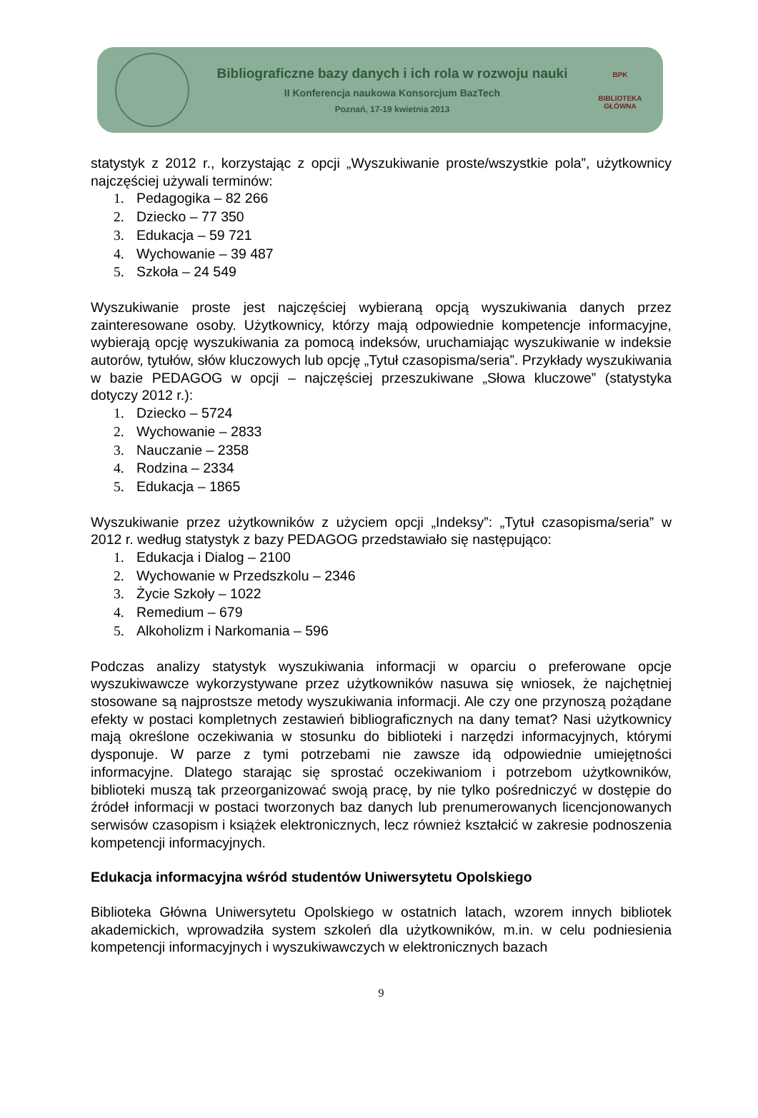Bibliograficzne bazy danych i ich rola w rozwoju nauki
II Konferencja naukowa Konsorcjum BazTech
Poznań, 17-19 kwietnia 2013
BPK
BIBLIOTEKA GŁÓWNA
statystyk z 2012 r., korzystając z opcji „Wyszukiwanie proste/wszystkie pola”, użytkownicy najczęściej używali terminów:
1. Pedagogika – 82 266
2. Dziecko – 77 350
3. Edukacja – 59 721
4. Wychowanie – 39 487
5. Szkoła – 24 549
Wyszukiwanie proste jest najczęściej wybieraną opcją wyszukiwania danych przez zainteresowane osoby. Użytkownicy, którzy mają odpowiednie kompetencje informacyjne, wybierają opcję wyszukiwania za pomocą indeksów, uruchamiając wyszukiwanie w indeksie autorów, tytułów, słów kluczowych lub opcję „Tytuł czasopisma/seria”. Przykłady wyszukiwania w bazie PEDAGOG w opcji – najczęściej przeszukiwane „Słowa kluczowe” (statystyka dotyczy 2012 r.):
1. Dziecko – 5724
2. Wychowanie – 2833
3. Nauczanie – 2358
4. Rodzina – 2334
5. Edukacja – 1865
Wyszukiwanie przez użytkowników z użyciem opcji „Indeksy”: „Tytuł czasopisma/seria” w 2012 r. według statystyk z bazy PEDAGOG przedstawiało się następująco:
1. Edukacja i Dialog – 2100
2. Wychowanie w Przedszkolu – 2346
3. Życie Szkoły – 1022
4. Remedium – 679
5. Alkoholizm i Narkomania – 596
Podczas analizy statystyk wyszukiwania informacji w oparciu o preferowane opcje wyszukiwawcze wykorzystywane przez użytkowników nasuwa się wniosek, że najchętniej stosowane są najprostsze metody wyszukiwania informacji. Ale czy one przynoszą pożądane efekty w postaci kompletnych zestawień bibliograficznych na dany temat? Nasi użytkownicy mają określone oczekiwania w stosunku do biblioteki i narzędzi informacyjnych, którymi dysponuje. W parze z tymi potrzebami nie zawsze idą odpowiednie umiejętności informacyjne. Dlatego starając się sprostać oczekiwaniom i potrzebom użytkowników, biblioteki muszą tak przeorganizować swoją pracę, by nie tylko pośredniczyć w dostępie do źródeł informacji w postaci tworzonych baz danych lub prenumerowanych licencjonowanych serwisów czasopism i książek elektronicznych, lecz również kształcić w zakresie podnoszenia kompetencji informacyjnych.
Edukacja informacyjna wśród studentów Uniwersytetu Opolskiego
Biblioteka Główna Uniwersytetu Opolskiego w ostatnich latach, wzorem innych bibliotek akademickich, wprowadziła system szkoleń dla użytkowników, m.in. w celu podniesienia kompetencji informacyjnych i wyszukiwawczych w elektronicznych bazach
9